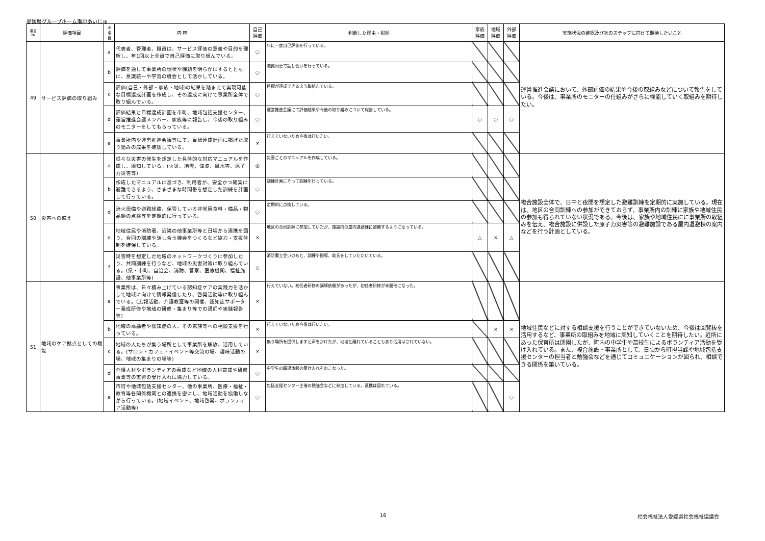愛媛県グループホーム瀬戸あいじゅ
| 項目 № | 評価項目 | 小 項 目 | 内 容 | 自己 評価 | 判断した理由・根拠 | 家族 評価 | 地域 評価 | 外部 評価 | 実施状況の確認及び次のステップに向けて期待したいこと |
| --- | --- | --- | --- | --- | --- | --- | --- | --- | --- |
| 49 | サービス評価の取り組み | a | 代表者、管理者、職員は、サービス評価の意義や目的を理解し、年1回以上全員で自己評価に取り組んでいる。 | ○ | 年に一度自己評価を行っている。 | | | | 運営推進会議において、外部評価の結果や今後の取組みなどについて報告をしている。今後は、事業所のモニターの仕組みがさらに機能していく取組みを期待したい。 |
| | | b | 評価を通して事業所の現状や課題を明らかにするとともに、意識統一や学習の機会として活かしている。 | ○ | 職員同士で話し合いを行っている。 | | | | |
| | | c | 評価(自己・外部・家族・地域)の結果を踏まえて実現可能な目標達成計画を作成し、その達成に向けて事業所全体で取り組んでいる。 | ○ | 目標が達成できるよう取組んでいる。 | | | | |
| | | d | 評価結果と目標達成計画を市町、地域包括支援センター、運営推進会議メンバー、家族等に報告し、今後の取り組みのモニターをしてもらっている。 | ○ | 運営推進会議にて評価結果や今後の取り組みについて報告している。 | ○ | ○ | ○ | |
| | | e | 事業所内や運営推進会議等にて、目標達成計画に掲げた取り組みの成果を確認している。 | × | 行えていないため今後は行いたい。 | | | | |
| 50 | 災害への備え | a | 様々な災害の発生を想定した具体的な対応マニュアルを作成し、周知している。(火災、地震、津波、風水害、原子力災害等) | ◎ | 災害ごとのマニュアルを作成している。 | | | | 複合施設全体で、日中と夜間を想定した避難訓練を定期的に実施している。現在は、地区の合同訓練への参加ができておらず、事業所内の訓練に家族や地域住民の参加も得られていない状況である。今後は、家族や地域住民にに事業所の取組みを伝え、複合施設に併設した原子力災害等の避難施設である屋内退避棟の案内などを行う計画としている。 |
| | | b | 作成したマニュアルに基づき、利用者が、安全かつ確実に避難できるよう、さまざまな時間帯を想定した訓練を計画して行っている。 | ○ | 訓練計画にそって訓練を行っている。 | | | | |
| | | d | 消火設備や避難経路、保管している非常用食料・備品・物品類の点検等を定期的に行っている。 | ○ | 定期的に点検している。 | | | | |
| | | e | 地域住民や消防署、近隣の他事業所等と日頃から連携を図り、合同の訓練や話し合う機会をつくるなど協力・支援体制を確保している。 | × | 地区の合同訓練に参加していたが、施設内の屋内退避棟に避難するようになっている。 | △ | × | △ | |
| | | f | 災害時を想定した地域のネットワークづくりに参加したり、共同訓練を行うなど、地域の災害対策に取り組んでいる。(県・市町、自治会、消防、警察、医療機関、福祉施設、他事業所等) | △ | 消防署立会いのもと、訓練や指導、助言をしていただいている。 | | | | |
| 51 | 地域のケア拠点としての機能 | a | 事業所は、日々積み上げている認知症ケアの実践力を活かして地域に向けて情報発信したり、啓発活動等に取り組んでいる。(広報活動、介護教室等の開催、認知症サポーター養成研修や地域の研修・集まり等での講師や実践報告等) | × | 行えていない。初任者研修の講師依頼があったが、初任者研修が未開催になった。 | | | | 地域住民などに対する相談支援を行うことができていないため、今後は回覧板を活用するなど、事業所の取組みを地域に周知していくことを期待したい。近所にあった保育所は閉園したが、町内の中学生や高校生によるボランティア活動を受け入れている。また、複合施設・事業所として、日頃から町担当課や地域包括支援センターの担当者と勉強会などを通じてコミュニケーションが図られ、相談できる関係を築いている。 |
| | | b | 地域の高齢者や認知症の人、その家族等への相談支援を行っている。 | × | 行えていないため今後は行いたい。 | | × | × | |
| | | c | 地域の人たちが集う場所として事業所を解放、活用している。(サロン・カフェ・イベント等交流の場、趣味活動の場、地域の集まりの場等) | × | 集う場所を提供しますと声をかけたが、地域と離れていることもあり活用はされていない。 | | | | |
| | | d | 介護人材やボランティアの養成など地域の人材育成や研修事業等の実習の受け入れに協力している。 | ○ | 中学生の職場体験の受け入れをおこなった。 | | | | |
| | | e | 市町や地域包括支援センター、他の事業所、医療・福祉・教育等各関係機関との連携を密にし、地域活動を協働しながら行っている。(地域イベント、地域啓発、ボランティア活動等) | ○ | 包括支援センター主催の勉強会などに参加している。連携は図れている。 | | | ○ | |
16 社会福祉法人愛媛県社会福祉協議会